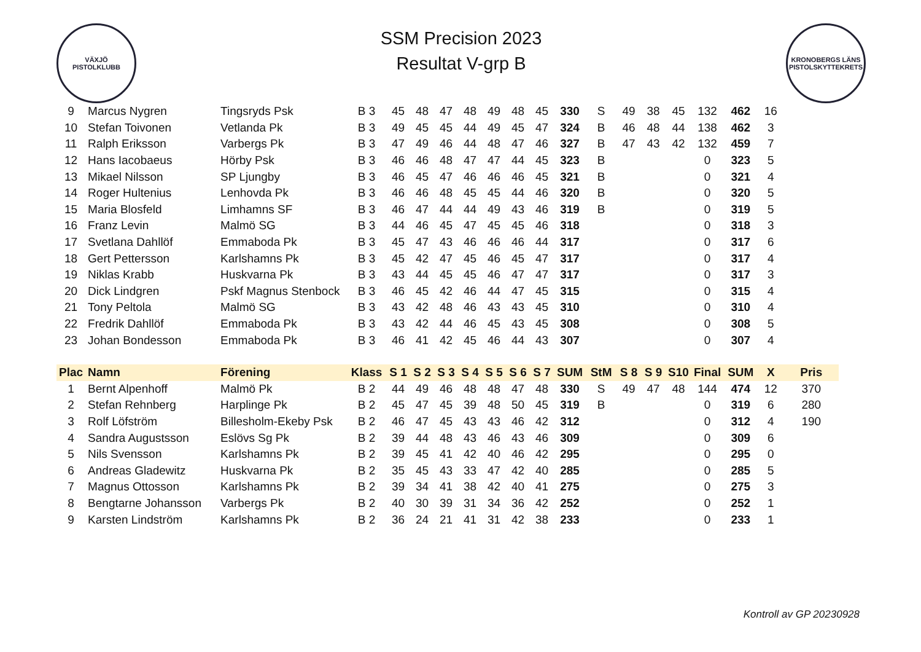VÄXJÖ
PISTOLKLUBB
SSM Precision 2023
Resultat V-grp B
KRONOBERGS LÄNS
PISTOLSKYTTEKRETS
| 9 | Marcus Nygren | Tingsryds Psk | B 3 | 45 | 48 | 47 | 48 | 49 | 48 | 45 | 330 | S | 49 | 38 | 45 | 132 | 462 | 16 | |
| 10 | Stefan Toivonen | Vetlanda Pk | B 3 | 49 | 45 | 45 | 44 | 49 | 45 | 47 | 324 | B | 46 | 48 | 44 | 138 | 462 | 3 | |
| 11 | Ralph Eriksson | Varbergs Pk | B 3 | 47 | 49 | 46 | 44 | 48 | 47 | 46 | 327 | B | 47 | 43 | 42 | 132 | 459 | 7 | |
| 12 | Hans Iacobaeus | Hörby Psk | B 3 | 46 | 46 | 48 | 47 | 47 | 44 | 45 | 323 | B | | | | 0 | 323 | 5 | |
| 13 | Mikael Nilsson | SP Ljungby | B 3 | 46 | 45 | 47 | 46 | 46 | 46 | 45 | 321 | B | | | | 0 | 321 | 4 | |
| 14 | Roger Hultenius | Lenhovda Pk | B 3 | 46 | 46 | 48 | 45 | 45 | 44 | 46 | 320 | B | | | | 0 | 320 | 5 | |
| 15 | Maria Blosfeld | Limhamns SF | B 3 | 46 | 47 | 44 | 44 | 49 | 43 | 46 | 319 | B | | | | 0 | 319 | 5 | |
| 16 | Franz Levin | Malmö SG | B 3 | 44 | 46 | 45 | 47 | 45 | 45 | 46 | 318 | | | | | 0 | 318 | 3 | |
| 17 | Svetlana Dahllöf | Emmaboda Pk | B 3 | 45 | 47 | 43 | 46 | 46 | 46 | 44 | 317 | | | | | 0 | 317 | 6 | |
| 18 | Gert Pettersson | Karlshamns Pk | B 3 | 45 | 42 | 47 | 45 | 46 | 45 | 47 | 317 | | | | | 0 | 317 | 4 | |
| 19 | Niklas Krabb | Huskvarna Pk | B 3 | 43 | 44 | 45 | 45 | 46 | 47 | 47 | 317 | | | | | 0 | 317 | 3 | |
| 20 | Dick Lindgren | Pskf Magnus Stenbock | B 3 | 46 | 45 | 42 | 46 | 44 | 47 | 45 | 315 | | | | | 0 | 315 | 4 | |
| 21 | Tony Peltola | Malmö SG | B 3 | 43 | 42 | 48 | 46 | 43 | 43 | 45 | 310 | | | | | 0 | 310 | 4 | |
| 22 | Fredrik Dahllöf | Emmaboda Pk | B 3 | 43 | 42 | 44 | 46 | 45 | 43 | 45 | 308 | | | | | 0 | 308 | 5 | |
| 23 | Johan Bondesson | Emmaboda Pk | B 3 | 46 | 41 | 42 | 45 | 46 | 44 | 43 | 307 | | | | | 0 | 307 | 4 | |
| Plac | Namn | Förening | Klass | S 1 | S 2 | S 3 | S 4 | S 5 | S 6 | S 7 | SUM | StM | S 8 | S 9 | S10 | Final | SUM | X | Pris |
| 1 | Bernt Alpenhoff | Malmö Pk | B 2 | 44 | 49 | 46 | 48 | 48 | 47 | 48 | 330 | S | 49 | 47 | 48 | 144 | 474 | 12 | 370 |
| 2 | Stefan Rehnberg | Harplinge Pk | B 2 | 45 | 47 | 45 | 39 | 48 | 50 | 45 | 319 | B | | | | 0 | 319 | 6 | 280 |
| 3 | Rolf Löfström | Billesholm-Ekeby Psk | B 2 | 46 | 47 | 45 | 43 | 43 | 46 | 42 | 312 | | | | | 0 | 312 | 4 | 190 |
| 4 | Sandra Augustsson | Eslövs Sg Pk | B 2 | 39 | 44 | 48 | 43 | 46 | 43 | 46 | 309 | | | | | 0 | 309 | 6 | |
| 5 | Nils Svensson | Karlshamns Pk | B 2 | 39 | 45 | 41 | 42 | 40 | 46 | 42 | 295 | | | | | 0 | 295 | 0 | |
| 6 | Andreas Gladewitz | Huskvarna Pk | B 2 | 35 | 45 | 43 | 33 | 47 | 42 | 40 | 285 | | | | | 0 | 285 | 5 | |
| 7 | Magnus Ottosson | Karlshamns Pk | B 2 | 39 | 34 | 41 | 38 | 42 | 40 | 41 | 275 | | | | | 0 | 275 | 3 | |
| 8 | Bengtarne Johansson | Varbergs Pk | B 2 | 40 | 30 | 39 | 31 | 34 | 36 | 42 | 252 | | | | | 0 | 252 | 1 | |
| 9 | Karsten Lindström | Karlshamns Pk | B 2 | 36 | 24 | 21 | 41 | 31 | 42 | 38 | 233 | | | | | 0 | 233 | 1 | |
Kontroll av GP 20230928